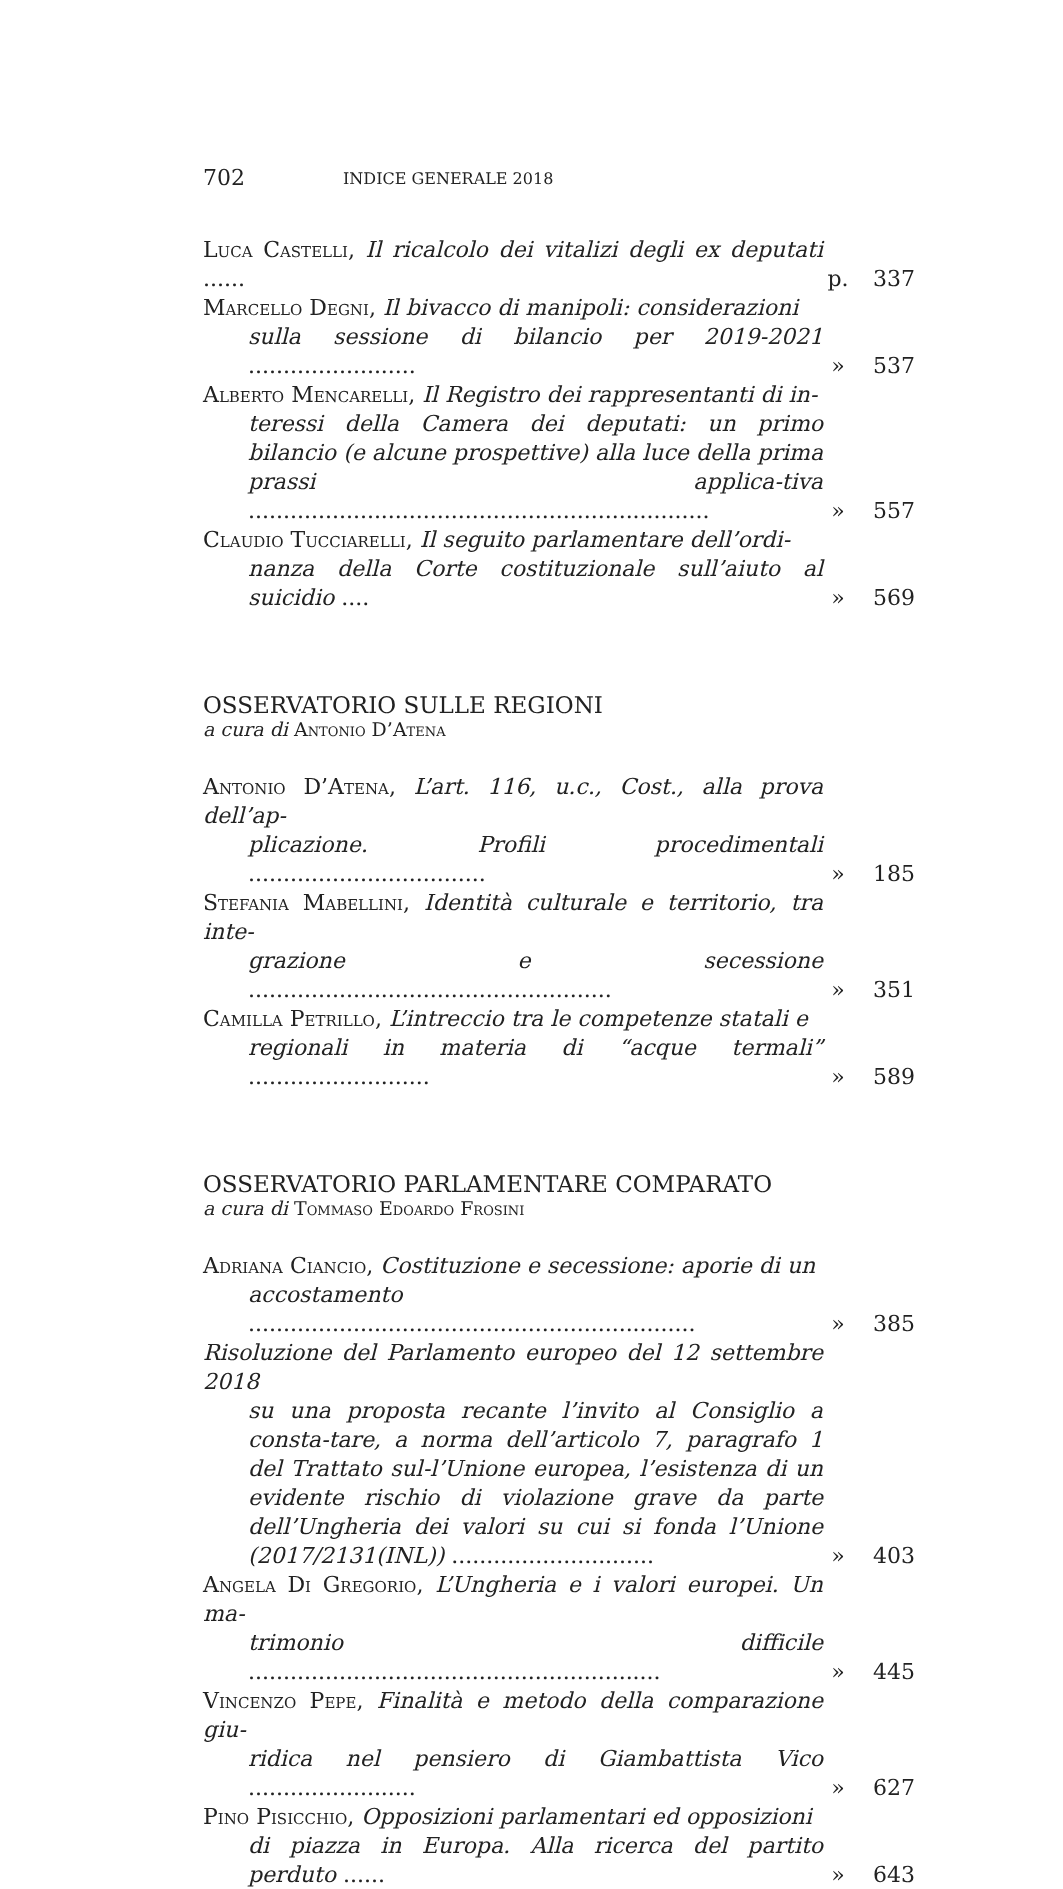702 INDICE GENERALE 2018
Luca Castelli, Il ricalcolo dei vitalizi degli ex deputati ......
p. 337
Marcello Degni, Il bivacco di manipoli: considerazioni
sulla sessione di bilancio per 2019-2021 ........................
» 537
Alberto Mencarelli, Il Registro dei rappresentanti di in-
teressi della Camera dei deputati: un primo bilancio (e alcune prospettive) alla luce della prima prassi applica-tiva ..................................................................
» 557
Claudio Tucciarelli, Il seguito parlamentare dell’ordi-
nanza della Corte costituzionale sull’aiuto al suicidio ....
» 569
OSSERVATORIO SULLE REGIONI
a cura di Antonio D’Atena
Antonio D’Atena, L’art. 116, u.c., Cost., alla prova dell’ap-
plicazione. Profili procedimentali ..................................
» 185
Stefania Mabellini, Identità culturale e territorio, tra inte-
grazione e secessione ....................................................
» 351
Camilla Petrillo, L’intreccio tra le competenze statali e
regionali in materia di “acque termali” ..........................
» 589
OSSERVATORIO PARLAMENTARE COMPARATO
a cura di Tommaso Edoardo Frosini
Adriana Ciancio, Costituzione e secessione: aporie di un
accostamento ................................................................
» 385
Risoluzione del Parlamento europeo del 12 settembre 2018
su una proposta recante l’invito al Consiglio a consta-tare, a norma dell’articolo 7, paragrafo 1 del Trattato sul-l’Unione europea, l’esistenza di un evidente rischio di violazione grave da parte dell’Ungheria dei valori su cui si fonda l’Unione (2017/2131(INL)) .............................
» 403
Angela Di Gregorio, L’Ungheria e i valori europei. Un ma-
trimonio difficile ...........................................................
» 445
Vincenzo Pepe, Finalità e metodo della comparazione giu-
ridica nel pensiero di Giambattista Vico ........................
» 627
Pino Pisicchio, Opposizioni parlamentari ed opposizioni
di piazza in Europa. Alla ricerca del partito perduto ......
» 643